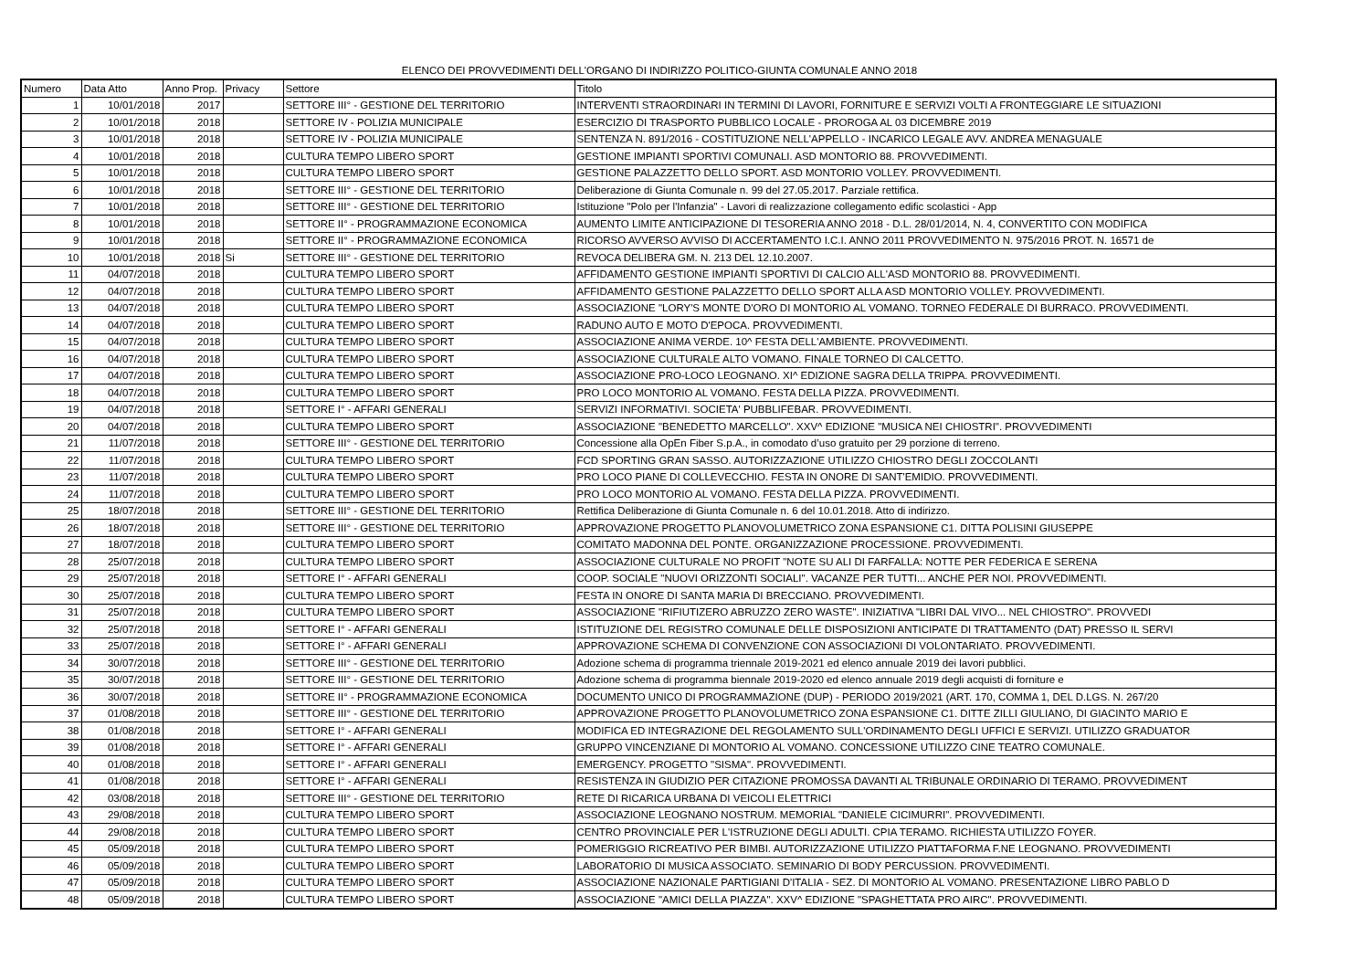ELENCO DEI PROVVEDIMENTI DELL'ORGANO DI INDIRIZZO POLITICO-GIUNTA COMUNALE ANNO 2018
| Numero | Data Atto | Anno Prop. | Privacy | Settore | Titolo |
| --- | --- | --- | --- | --- | --- |
| 1 | 10/01/2018 | 2017 | | SETTORE III° - GESTIONE DEL TERRITORIO | INTERVENTI STRAORDINARI IN TERMINI DI LAVORI, FORNITURE E SERVIZI VOLTI A FRONTEGGIARE LE SITUAZIONI |
| 2 | 10/01/2018 | 2018 | | SETTORE IV - POLIZIA MUNICIPALE | ESERCIZIO DI TRASPORTO PUBBLICO LOCALE - PROROGA AL 03 DICEMBRE 2019 |
| 3 | 10/01/2018 | 2018 | | SETTORE IV - POLIZIA MUNICIPALE | SENTENZA N. 891/2016 - COSTITUZIONE NELL'APPELLO - INCARICO LEGALE AVV. ANDREA MENAGUALE |
| 4 | 10/01/2018 | 2018 | | CULTURA TEMPO LIBERO SPORT | GESTIONE IMPIANTI SPORTIVI COMUNALI. ASD MONTORIO 88. PROVVEDIMENTI. |
| 5 | 10/01/2018 | 2018 | | CULTURA TEMPO LIBERO SPORT | GESTIONE PALAZZETTO DELLO SPORT. ASD MONTORIO VOLLEY. PROVVEDIMENTI. |
| 6 | 10/01/2018 | 2018 | | SETTORE III° - GESTIONE DEL TERRITORIO | Deliberazione di Giunta Comunale n. 99 del 27.05.2017. Parziale rettifica. |
| 7 | 10/01/2018 | 2018 | | SETTORE III° - GESTIONE DEL TERRITORIO | Istituzione "Polo per l'Infanzia" - Lavori di realizzazione collegamento edific scolastici - App |
| 8 | 10/01/2018 | 2018 | | SETTORE II° - PROGRAMMAZIONE ECONOMICA | AUMENTO LIMITE ANTICIPAZIONE DI TESORERIA ANNO 2018 - D.L. 28/01/2014, N. 4, CONVERTITO CON MODIFICA |
| 9 | 10/01/2018 | 2018 | | SETTORE II° - PROGRAMMAZIONE ECONOMICA | RICORSO AVVERSO AVVISO DI ACCERTAMENTO I.C.I. ANNO 2011 PROVVEDIMENTO N. 975/2016 PROT. N. 16571 de |
| 10 | 10/01/2018 | 2018 | Si | SETTORE III° - GESTIONE DEL TERRITORIO | REVOCA DELIBERA GM. N. 213 DEL 12.10.2007. |
| 11 | 04/07/2018 | 2018 | | CULTURA TEMPO LIBERO SPORT | AFFIDAMENTO GESTIONE IMPIANTI SPORTIVI DI CALCIO ALL'ASD MONTORIO 88. PROVVEDIMENTI. |
| 12 | 04/07/2018 | 2018 | | CULTURA TEMPO LIBERO SPORT | AFFIDAMENTO GESTIONE PALAZZETTO DELLO SPORT ALLA ASD MONTORIO VOLLEY. PROVVEDIMENTI. |
| 13 | 04/07/2018 | 2018 | | CULTURA TEMPO LIBERO SPORT | ASSOCIAZIONE "LORY'S MONTE D'ORO DI MONTORIO AL VOMANO. TORNEO FEDERALE DI BURRACO. PROVVEDIMENTI. |
| 14 | 04/07/2018 | 2018 | | CULTURA TEMPO LIBERO SPORT | RADUNO AUTO E MOTO D'EPOCA. PROVVEDIMENTI. |
| 15 | 04/07/2018 | 2018 | | CULTURA TEMPO LIBERO SPORT | ASSOCIAZIONE ANIMA VERDE. 10^ FESTA DELL'AMBIENTE. PROVVEDIMENTI. |
| 16 | 04/07/2018 | 2018 | | CULTURA TEMPO LIBERO SPORT | ASSOCIAZIONE CULTURALE ALTO VOMANO. FINALE TORNEO DI CALCETTO. |
| 17 | 04/07/2018 | 2018 | | CULTURA TEMPO LIBERO SPORT | ASSOCIAZIONE PRO-LOCO LEOGNANO. XI^ EDIZIONE SAGRA DELLA TRIPPA. PROVVEDIMENTI. |
| 18 | 04/07/2018 | 2018 | | CULTURA TEMPO LIBERO SPORT | PRO LOCO MONTORIO AL VOMANO. FESTA DELLA PIZZA. PROVVEDIMENTI. |
| 19 | 04/07/2018 | 2018 | | SETTORE I° - AFFARI GENERALI | SERVIZI INFORMATIVI. SOCIETA' PUBBLIFEBAR. PROVVEDIMENTI. |
| 20 | 04/07/2018 | 2018 | | CULTURA TEMPO LIBERO SPORT | ASSOCIAZIONE "BENEDETTO MARCELLO". XXV^ EDIZIONE "MUSICA NEI CHIOSTRI". PROVVEDIMENTI |
| 21 | 11/07/2018 | 2018 | | SETTORE III° - GESTIONE DEL TERRITORIO | Concessione alla OpEn Fiber S.p.A., in comodato d’uso gratuito per 29 porzione di terreno. |
| 22 | 11/07/2018 | 2018 | | CULTURA TEMPO LIBERO SPORT | FCD SPORTING GRAN SASSO. AUTORIZZAZIONE UTILIZZO CHIOSTRO DEGLI ZOCCOLANTI |
| 23 | 11/07/2018 | 2018 | | CULTURA TEMPO LIBERO SPORT | PRO LOCO PIANE DI COLLEVECCHIO. FESTA IN ONORE DI SANT'EMIDIO. PROVVEDIMENTI. |
| 24 | 11/07/2018 | 2018 | | CULTURA TEMPO LIBERO SPORT | PRO LOCO MONTORIO AL VOMANO. FESTA DELLA PIZZA. PROVVEDIMENTI. |
| 25 | 18/07/2018 | 2018 | | SETTORE III° - GESTIONE DEL TERRITORIO | Rettifica Deliberazione di Giunta Comunale n. 6 del 10.01.2018. Atto di indirizzo. |
| 26 | 18/07/2018 | 2018 | | SETTORE III° - GESTIONE DEL TERRITORIO | APPROVAZIONE PROGETTO PLANOVOLUMETRICO ZONA ESPANSIONE C1. DITTA POLISINI GIUSEPPE |
| 27 | 18/07/2018 | 2018 | | CULTURA TEMPO LIBERO SPORT | COMITATO MADONNA DEL PONTE. ORGANIZZAZIONE PROCESSIONE. PROVVEDIMENTI. |
| 28 | 25/07/2018 | 2018 | | CULTURA TEMPO LIBERO SPORT | ASSOCIAZIONE CULTURALE NO PROFIT "NOTE SU ALI DI FARFALLA: NOTTE PER FEDERICA E SERENA |
| 29 | 25/07/2018 | 2018 | | SETTORE I° - AFFARI GENERALI | COOP. SOCIALE "NUOVI ORIZZONTI SOCIALI". VACANZE PER TUTTI... ANCHE PER NOI. PROVVEDIMENTI. |
| 30 | 25/07/2018 | 2018 | | CULTURA TEMPO LIBERO SPORT | FESTA IN ONORE DI SANTA MARIA DI BRECCIANO. PROVVEDIMENTI. |
| 31 | 25/07/2018 | 2018 | | CULTURA TEMPO LIBERO SPORT | ASSOCIAZIONE "RIFIUTIZERO ABRUZZO ZERO WASTE". INIZIATIVA "LIBRI DAL VIVO... NEL CHIOSTRO". PROVVEDI |
| 32 | 25/07/2018 | 2018 | | SETTORE I° - AFFARI GENERALI | ISTITUZIONE DEL REGISTRO COMUNALE DELLE DISPOSIZIONI ANTICIPATE DI TRATTAMENTO (DAT) PRESSO IL SERVI |
| 33 | 25/07/2018 | 2018 | | SETTORE I° - AFFARI GENERALI | APPROVAZIONE SCHEMA DI CONVENZIONE CON ASSOCIAZIONI DI VOLONTARIATO. PROVVEDIMENTI. |
| 34 | 30/07/2018 | 2018 | | SETTORE III° - GESTIONE DEL TERRITORIO | Adozione schema di programma triennale 2019-2021 ed elenco annuale 2019 dei lavori pubblici. |
| 35 | 30/07/2018 | 2018 | | SETTORE III° - GESTIONE DEL TERRITORIO | Adozione schema di programma biennale 2019-2020 ed elenco annuale 2019 degli acquisti di forniture e |
| 36 | 30/07/2018 | 2018 | | SETTORE II° - PROGRAMMAZIONE ECONOMICA | DOCUMENTO UNICO DI PROGRAMMAZIONE (DUP) - PERIODO 2019/2021 (ART. 170, COMMA 1, DEL D.LGS. N. 267/20 |
| 37 | 01/08/2018 | 2018 | | SETTORE III° - GESTIONE DEL TERRITORIO | APPROVAZIONE PROGETTO PLANOVOLUMETRICO ZONA ESPANSIONE C1. DITTE ZILLI GIULIANO, DI GIACINTO MARIO E |
| 38 | 01/08/2018 | 2018 | | SETTORE I° - AFFARI GENERALI | MODIFICA ED INTEGRAZIONE DEL REGOLAMENTO SULL'ORDINAMENTO DEGLI UFFICI E SERVIZI. UTILIZZO GRADUATOR |
| 39 | 01/08/2018 | 2018 | | SETTORE I° - AFFARI GENERALI | GRUPPO VINCENZIANE DI MONTORIO AL VOMANO. CONCESSIONE UTILIZZO CINE TEATRO COMUNALE. |
| 40 | 01/08/2018 | 2018 | | SETTORE I° - AFFARI GENERALI | EMERGENCY. PROGETTO "SISMA". PROVVEDIMENTI. |
| 41 | 01/08/2018 | 2018 | | SETTORE I° - AFFARI GENERALI | RESISTENZA IN GIUDIZIO PER CITAZIONE PROMOSSA DAVANTI AL TRIBUNALE ORDINARIO DI TERAMO. PROVVEDIMENT |
| 42 | 03/08/2018 | 2018 | | SETTORE III° - GESTIONE DEL TERRITORIO | RETE DI RICARICA URBANA DI VEICOLI ELETTRICI |
| 43 | 29/08/2018 | 2018 | | CULTURA TEMPO LIBERO SPORT | ASSOCIAZIONE LEOGNANO NOSTRUM. MEMORIAL "DANIELE CICIMURRI". PROVVEDIMENTI. |
| 44 | 29/08/2018 | 2018 | | CULTURA TEMPO LIBERO SPORT | CENTRO PROVINCIALE PER L'ISTRUZIONE DEGLI ADULTI. CPIA TERAMO. RICHIESTA UTILIZZO FOYER. |
| 45 | 05/09/2018 | 2018 | | CULTURA TEMPO LIBERO SPORT | POMERIGGIO RICREATIVO PER BIMBI. AUTORIZZAZIONE UTILIZZO PIATTAFORMA F.NE LEOGNANO. PROVVEDIMENTI |
| 46 | 05/09/2018 | 2018 | | CULTURA TEMPO LIBERO SPORT | LABORATORIO DI MUSICA ASSOCIATO. SEMINARIO DI BODY PERCUSSION. PROVVEDIMENTI. |
| 47 | 05/09/2018 | 2018 | | CULTURA TEMPO LIBERO SPORT | ASSOCIAZIONE NAZIONALE PARTIGIANI D'ITALIA - SEZ. DI MONTORIO AL VOMANO. PRESENTAZIONE LIBRO PABLO D |
| 48 | 05/09/2018 | 2018 | | CULTURA TEMPO LIBERO SPORT | ASSOCIAZIONE "AMICI DELLA PIAZZA". XXV^ EDIZIONE "SPAGHETTATA PRO AIRC". PROVVEDIMENTI. |